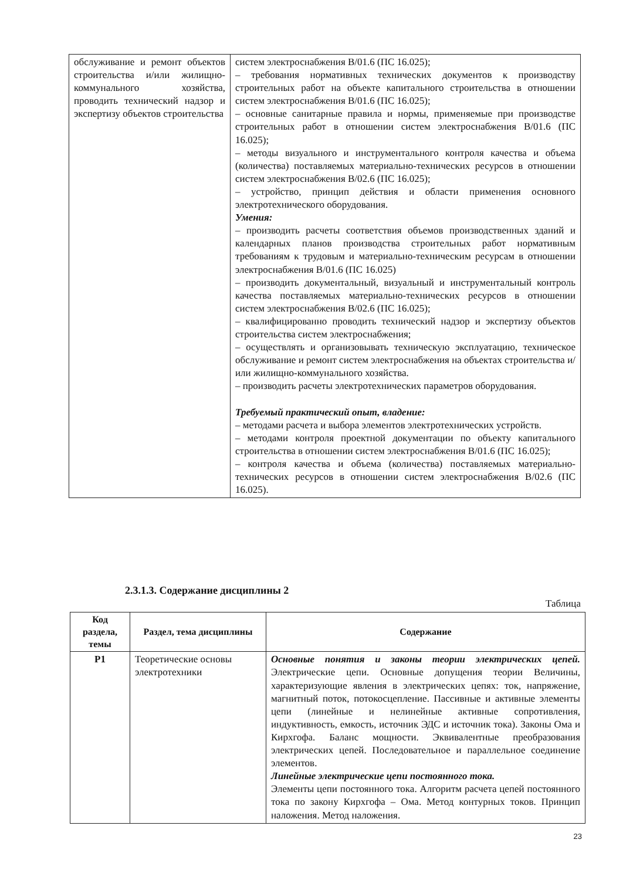| обслуживание и ремонт объектов строительства и/или жилищно-коммунального хозяйства, проводить технический надзор и экспертизу объектов строительства | систем электроснабжения В/01.6 (ПС 16.025); – требования нормативных технических документов к производству строительных работ на объекте капитального строительства в отношении систем электроснабжения В/01.6 (ПС 16.025); – основные санитарные правила и нормы, применяемые при производстве строительных работ в отношении систем электроснабжения В/01.6 (ПС 16.025); – методы визуального и инструментального контроля качества и объема (количества) поставляемых материально-технических ресурсов в отношении систем электроснабжения В/02.6 (ПС 16.025); – устройство, принцип действия и области применения основного электротехнического оборудования. Умения: – производить расчеты соответствия объемов производственных зданий и календарных планов производства строительных работ нормативным требованиям к трудовым и материально-техническим ресурсам в отношении электроснабжения В/01.6 (ПС 16.025) – производить документальный, визуальный и инструментальный контроль качества поставляемых материально-технических ресурсов в отношении систем электроснабжения В/02.6 (ПС 16.025); – квалифицированно проводить технический надзор и экспертизу объектов строительства систем электроснабжения; – осуществлять и организовывать техническую эксплуатацию, техническое обслуживание и ремонт систем электроснабжения на объектах строительства и/или жилищно-коммунального хозяйства. – производить расчеты электротехнических параметров оборудования. Требуемый практический опыт, владение: – методами расчета и выбора элементов электротехнических устройств. – методами контроля проектной документации по объекту капитального строительства в отношении систем электроснабжения В/01.6 (ПС 16.025); – контроля качества и объема (количества) поставляемых материально-технических ресурсов в отношении систем электроснабжения В/02.6 (ПС 16.025). |
2.3.1.3. Содержание дисциплины 2
Таблица
| Код раздела, темы | Раздел, тема дисциплины | Содержание |
| --- | --- | --- |
| Р1 | Теоретические основы электротехники | Основные понятия и законы теории электрических цепей. Электрические цепи. Основные допущения теории Величины, характеризующие явления в электрических цепях: ток, напряжение, магнитный поток, потокосцепление. Пассивные и активные элементы цепи (линейные и нелинейные активные сопротивления, индуктивность, емкость, источник ЭДС и источник тока). Законы Ома и Кирхгофа. Баланс мощности. Эквивалентные преобразования электрических цепей. Последовательное и параллельное соединение элементов. Линейные электрические цепи постоянного тока. Элементы цепи постоянного тока. Алгоритм расчета цепей постоянного тока по закону Кирхгофа – Ома. Метод контурных токов. Принцип наложения. Метод наложения. |
23